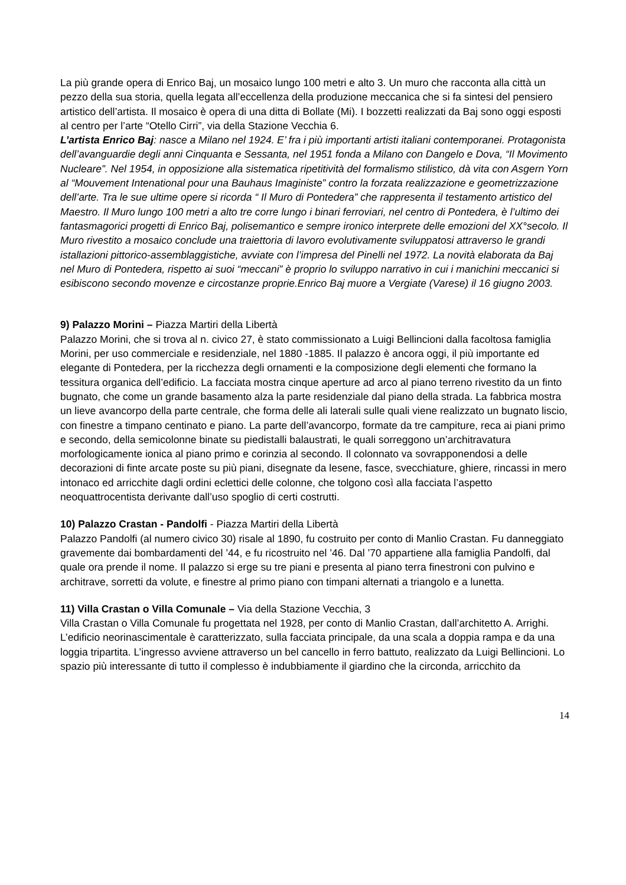La più grande opera di Enrico Baj, un mosaico lungo 100 metri e alto 3. Un muro che racconta alla città un pezzo della sua storia, quella legata all’eccellenza della produzione meccanica che si fa sintesi del pensiero artistico dell’artista. Il mosaico è opera di una ditta di Bollate (Mi). I bozzetti realizzati da Baj sono oggi esposti al centro per l’arte “Otello Cirri”, via della Stazione Vecchia 6.
L’artista Enrico Baj: nasce a Milano nel 1924. E’ fra i più importanti artisti italiani contemporanei. Protagonista dell’avanguardie degli anni Cinquanta e Sessanta, nel 1951 fonda a Milano con Dangelo e Dova, “Il Movimento Nucleare”. Nel 1954, in opposizione alla sistematica ripetitività del formalismo stilistico, dà vita con Asgern Yorn al “Mouvement Intenational pour una Bauhaus Imaginiste” contro la forzata realizzazione e geometrizzazione dell’arte. Tra le sue ultime opere si ricorda “ Il Muro di Pontedera” che rappresenta il testamento artistico del Maestro. Il Muro lungo 100 metri a alto tre corre lungo i binari ferroviari, nel centro di Pontedera, è l’ultimo dei fantasmagorici progetti di Enrico Baj, polisemantico e sempre ironico interprete delle emozioni del XX°secolo. Il Muro rivestito a mosaico conclude una traiettoria di lavoro evolutivamente sviluppatosi attraverso le grandi istallazioni pittorico-assemblaggistiche, avviate con l’impresa del Pinelli nel 1972. La novità elaborata da Baj nel Muro di Pontedera, rispetto ai suoi “meccani” è proprio lo sviluppo narrativo in cui i manichini meccanici si esibiscono secondo movenze e circostanze proprie.Enrico Baj muore a Vergiate (Varese) il 16 giugno 2003.
9) Palazzo Morini – Piazza Martiri della Libertà
Palazzo Morini, che si trova al n. civico 27, è stato commissionato a Luigi Bellincioni dalla facoltosa famiglia Morini, per uso commerciale e residenziale, nel 1880 -1885. Il palazzo è ancora oggi, il più importante ed elegante di Pontedera, per la ricchezza degli ornamenti e la composizione degli elementi che formano la tessitura organica dell’edificio. La facciata mostra cinque aperture ad arco al piano terreno rivestito da un finto bugnato, che come un grande basamento alza la parte residenziale dal piano della strada. La fabbrica mostra un lieve avancorpo della parte centrale, che forma delle ali laterali sulle quali viene realizzato un bugnato liscio, con finestre a timpano centinato e piano. La parte dell’avancorpo, formate da tre campiture, reca ai piani primo e secondo, della semicolonne binate su piedistalli balaustrati, le quali sorreggono un’architravatura morfologicamente ionica al piano primo e corinzia al secondo. Il colonnato va sovrapponendosi a delle decorazioni di finte arcate poste su più piani, disegnate da lesene, fasce, svecchiature, ghiere, rincassi in mero intonaco ed arricchite dagli ordini eclettici delle colonne, che tolgono così alla facciata l’aspetto neoquattrocentista derivante dall’uso spoglio di certi costrutti.
10) Palazzo Crastan - Pandolfi - Piazza Martiri della Libertà
Palazzo Pandolfi (al numero civico 30) risale al 1890, fu costruito per conto di Manlio Crastan. Fu danneggiato gravemente dai bombardamenti del ’44, e fu ricostruito nel ’46. Dal ’70 appartiene alla famiglia Pandolfi, dal quale ora prende il nome. Il palazzo si erge su tre piani e presenta al piano terra finestroni con pulvino e architrave, sorretti da volute, e finestre al primo piano con timpani alternati a triangolo e a lunetta.
11) Villa Crastan o Villa Comunale – Via della Stazione Vecchia, 3
Villa Crastan o Villa Comunale fu progettata nel 1928, per conto di Manlio Crastan, dall’architetto A. Arrighi. L’edificio neorinascimentale è caratterizzato, sulla facciata principale, da una scala a doppia rampa e da una loggia tripartita. L’ingresso avviene attraverso un bel cancello in ferro battuto, realizzato da Luigi Bellincioni. Lo spazio più interessante di tutto il complesso è indubbiamente il giardino che la circonda, arricchito da
14